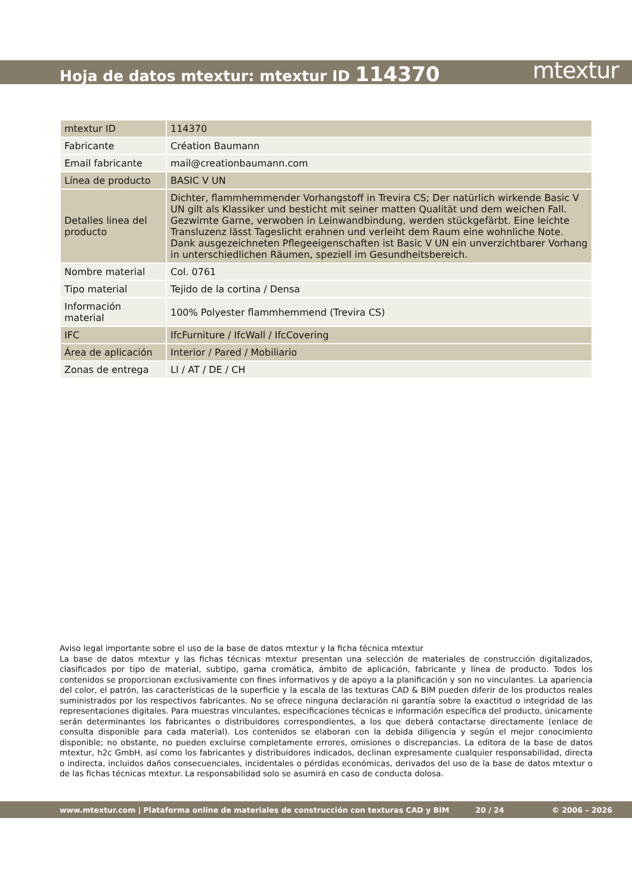Hoja de datos mtextur: mtextur ID 114370 mtextur
| mtextur ID | 114370 |
| Fabricante | Création Baumann |
| Email fabricante | mail@creationbaumann.com |
| Línea de producto | BASIC V UN |
| Detalles linea del producto | Dichter, flammhemmender Vorhangstoff in Trevira CS; Der natürlich wirkende Basic V UN gilt als Klassiker und besticht mit seiner matten Qualität und dem weichen Fall. Gezwirnte Garne, verwoben in Leinwandbindung, werden stückgefärbt. Eine leichte Transluzenz lässt Tageslicht erahnen und verleiht dem Raum eine wohnliche Note. Dank ausgezeichneten Pflegeeigenschaften ist Basic V UN ein unverzichtbarer Vorhang in unterschiedlichen Räumen, speziell im Gesundheitsbereich. |
| Nombre material | Col. 0761 |
| Tipo material | Tejido de la cortina / Densa |
| Información material | 100% Polyester flammhemmend (Trevira CS) |
| IFC | IfcFurniture / IfcWall / IfcCovering |
| Área de aplicación | Interior / Pared / Mobiliario |
| Zonas de entrega | LI / AT / DE / CH |
Aviso legal importante sobre el uso de la base de datos mtextur y la ficha técnica mtextur
La base de datos mtextur y las fichas técnicas mtextur presentan una selección de materiales de construcción digitalizados, clasificados por tipo de material, subtipo, gama cromática, ámbito de aplicación, fabricante y línea de producto. Todos los contenidos se proporcionan exclusivamente con fines informativos y de apoyo a la planificación y son no vinculantes. La apariencia del color, el patrón, las características de la superficie y la escala de las texturas CAD & BIM pueden diferir de los productos reales suministrados por los respectivos fabricantes. No se ofrece ninguna declaración ni garantía sobre la exactitud o integridad de las representaciones digitales. Para muestras vinculantes, especificaciones técnicas e información específica del producto, únicamente serán determinantes los fabricantes o distribuidores correspondientes, a los que deberá contactarse directamente (enlace de consulta disponible para cada material). Los contenidos se elaboran con la debida diligencia y según el mejor conocimiento disponible; no obstante, no pueden excluirse completamente errores, omisiones o discrepancias. La editora de la base de datos mtextur, h2c GmbH, así como los fabricantes y distribuidores indicados, declinan expresamente cualquier responsabilidad, directa o indirecta, incluidos daños consecuenciales, incidentales o pérdidas económicas, derivados del uso de la base de datos mtextur o de las fichas técnicas mtextur. La responsabilidad solo se asumirá en caso de conducta dolosa.
www.mtextur.com | Plataforma online de materiales de construcción con texturas CAD y BIM 20 / 24 © 2006 – 2026